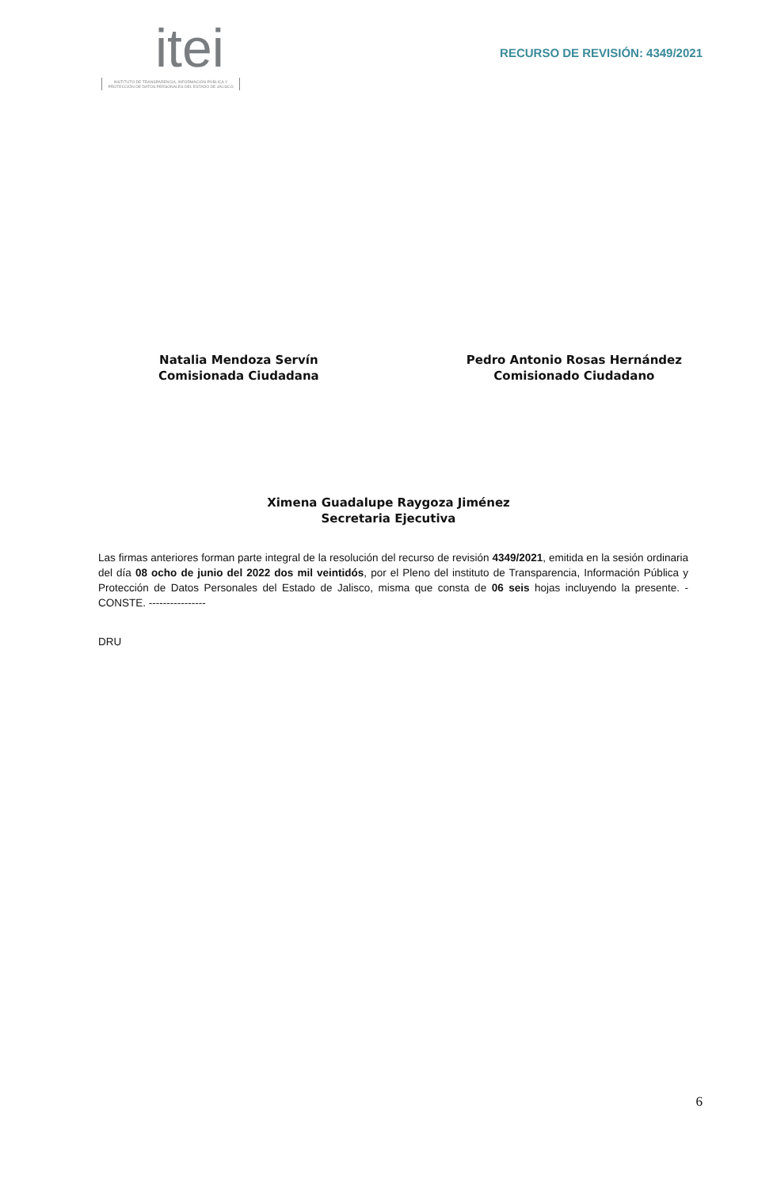itei
INSTITUTO DE TRANSPARENCIA, INFORMACIÓN PÚBLICA Y PROTECCIÓN DE DATOS PERSONALES DEL ESTADO DE JALISCO
RECURSO DE REVISIÓN: 4349/2021
Natalia Mendoza Servín
Comisionada Ciudadana
Pedro Antonio Rosas Hernández
Comisionado Ciudadano
Ximena Guadalupe Raygoza Jiménez
Secretaria Ejecutiva
Las firmas anteriores forman parte integral de la resolución del recurso de revisión 4349/2021, emitida en la sesión ordinaria del día 08 ocho de junio del 2022 dos mil veintidós, por el Pleno del instituto de Transparencia, Información Pública y Protección de Datos Personales del Estado de Jalisco, misma que consta de 06 seis hojas incluyendo la presente. - CONSTE. ----------------
DRU
6